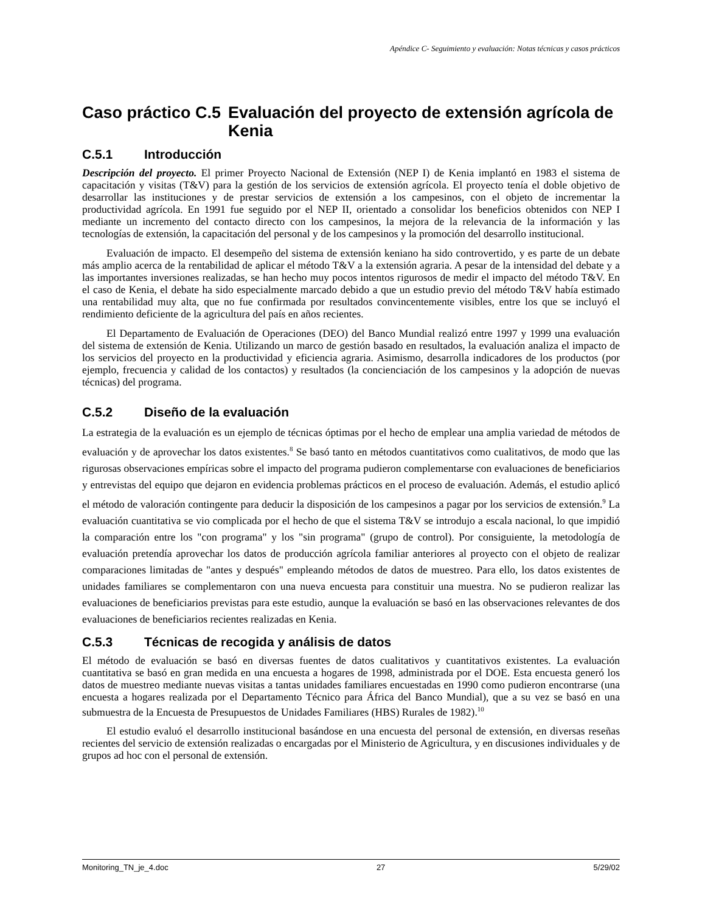Apéndice C- Seguimiento y evaluación: Notas técnicas y casos prácticos
Caso práctico C.5 Evaluación del proyecto de extensión agrícola de Kenia
C.5.1 Introducción
Descripción del proyecto. El primer Proyecto Nacional de Extensión (NEP I) de Kenia implantó en 1983 el sistema de capacitación y visitas (T&V) para la gestión de los servicios de extensión agrícola. El proyecto tenía el doble objetivo de desarrollar las instituciones y de prestar servicios de extensión a los campesinos, con el objeto de incrementar la productividad agrícola. En 1991 fue seguido por el NEP II, orientado a consolidar los beneficios obtenidos con NEP I mediante un incremento del contacto directo con los campesinos, la mejora de la relevancia de la información y las tecnologías de extensión, la capacitación del personal y de los campesinos y la promoción del desarrollo institucional.
Evaluación de impacto. El desempeño del sistema de extensión keniano ha sido controvertido, y es parte de un debate más amplio acerca de la rentabilidad de aplicar el método T&V a la extensión agraria. A pesar de la intensidad del debate y a las importantes inversiones realizadas, se han hecho muy pocos intentos rigurosos de medir el impacto del método T&V. En el caso de Kenia, el debate ha sido especialmente marcado debido a que un estudio previo del método T&V había estimado una rentabilidad muy alta, que no fue confirmada por resultados convincentemente visibles, entre los que se incluyó el rendimiento deficiente de la agricultura del país en años recientes.
El Departamento de Evaluación de Operaciones (DEO) del Banco Mundial realizó entre 1997 y 1999 una evaluación del sistema de extensión de Kenia. Utilizando un marco de gestión basado en resultados, la evaluación analiza el impacto de los servicios del proyecto en la productividad y eficiencia agraria. Asimismo, desarrolla indicadores de los productos (por ejemplo, frecuencia y calidad de los contactos) y resultados (la concienciación de los campesinos y la adopción de nuevas técnicas) del programa.
C.5.2 Diseño de la evaluación
La estrategia de la evaluación es un ejemplo de técnicas óptimas por el hecho de emplear una amplia variedad de métodos de evaluación y de aprovechar los datos existentes.<sup>8</sup> Se basó tanto en métodos cuantitativos como cualitativos, de modo que las rigurosas observaciones empíricas sobre el impacto del programa pudieron complementarse con evaluaciones de beneficiarios y entrevistas del equipo que dejaron en evidencia problemas prácticos en el proceso de evaluación. Además, el estudio aplicó el método de valoración contingente para deducir la disposición de los campesinos a pagar por los servicios de extensión.<sup>9</sup> La evaluación cuantitativa se vio complicada por el hecho de que el sistema T&V se introdujo a escala nacional, lo que impidió la comparación entre los "con programa" y los "sin programa" (grupo de control). Por consiguiente, la metodología de evaluación pretendía aprovechar los datos de producción agrícola familiar anteriores al proyecto con el objeto de realizar comparaciones limitadas de "antes y después" empleando métodos de datos de muestreo. Para ello, los datos existentes de unidades familiares se complementaron con una nueva encuesta para constituir una muestra. No se pudieron realizar las evaluaciones de beneficiarios previstas para este estudio, aunque la evaluación se basó en las observaciones relevantes de dos evaluaciones de beneficiarios recientes realizadas en Kenia.
C.5.3 Técnicas de recogida y análisis de datos
El método de evaluación se basó en diversas fuentes de datos cualitativos y cuantitativos existentes. La evaluación cuantitativa se basó en gran medida en una encuesta a hogares de 1998, administrada por el DOE. Esta encuesta generó los datos de muestreo mediante nuevas visitas a tantas unidades familiares encuestadas en 1990 como pudieron encontrarse (una encuesta a hogares realizada por el Departamento Técnico para África del Banco Mundial), que a su vez se basó en una submuestra de la Encuesta de Presupuestos de Unidades Familiares (HBS) Rurales de 1982).<sup>10</sup>
El estudio evaluó el desarrollo institucional basándose en una encuesta del personal de extensión, en diversas reseñas recientes del servicio de extensión realizadas o encargadas por el Ministerio de Agricultura, y en discusiones individuales y de grupos ad hoc con el personal de extensión.
Monitoring_TN_je_4.doc 27 5/29/02